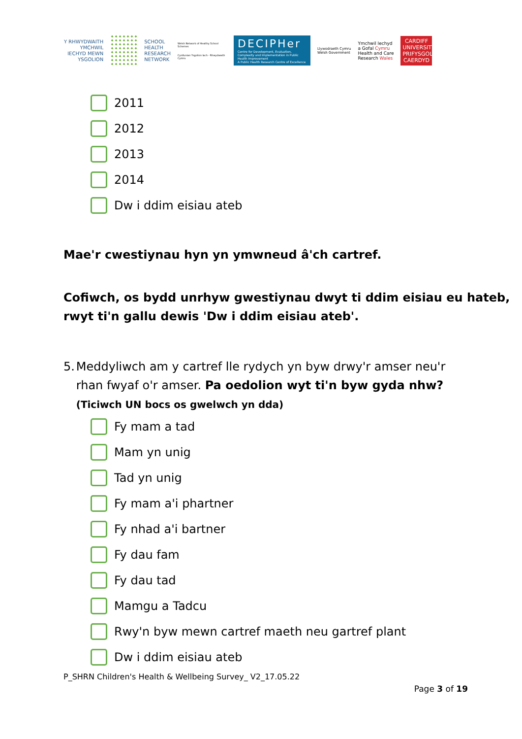Y RHWYDWAITH
YMCHWIL
IECHYD MEWN
YSGOLION
SCHOOL
HEALTH
RESEARCH
NETWORK
Welsh Network of Healthy School Schemes
Cynllunian Ysgolion Iach - Rhwydwaith Cymru
DECIPHer
Centre for Development, Evaluation, Complexity and Implementation in Public Health Improvement
A Public Health Research Centre of Excellence
Llywodraeth Cymru
Welsh Government
Ymchwil Iechyd
a Gofal Cymru
Health and Care
Research Wales
CARDIFF
UNIVERSITY
PRIFYSGOL
CAERDYD
2011
2012
2013
2014
Dw i ddim eisiau ateb
Mae'r cwestiynau hyn yn ymwneud â'ch cartref.
Cofiwch, os bydd unrhyw gwestiynau dwyt ti ddim eisiau eu hateb,
rwyt ti'n gallu dewis 'Dw i ddim eisiau ateb'.
5. Meddyliwch am y cartref lle rydych yn byw drwy'r amser neu'r rhan fwyaf o'r amser. Pa oedolion wyt ti'n byw gyda nhw?
(Ticiwch UN bocs os gwelwch yn dda)
Fy mam a tad
Mam yn unig
Tad yn unig
Fy mam a'i phartner
Fy nhad a'i bartner
Fy dau fam
Fy dau tad
Mamgu a Tadcu
Rwy'n byw mewn cartref maeth neu gartref plant
Dw i ddim eisiau ateb
P_SHRN Children's Health & Wellbeing Survey_ V2_17.05.22
Page 3 of 19